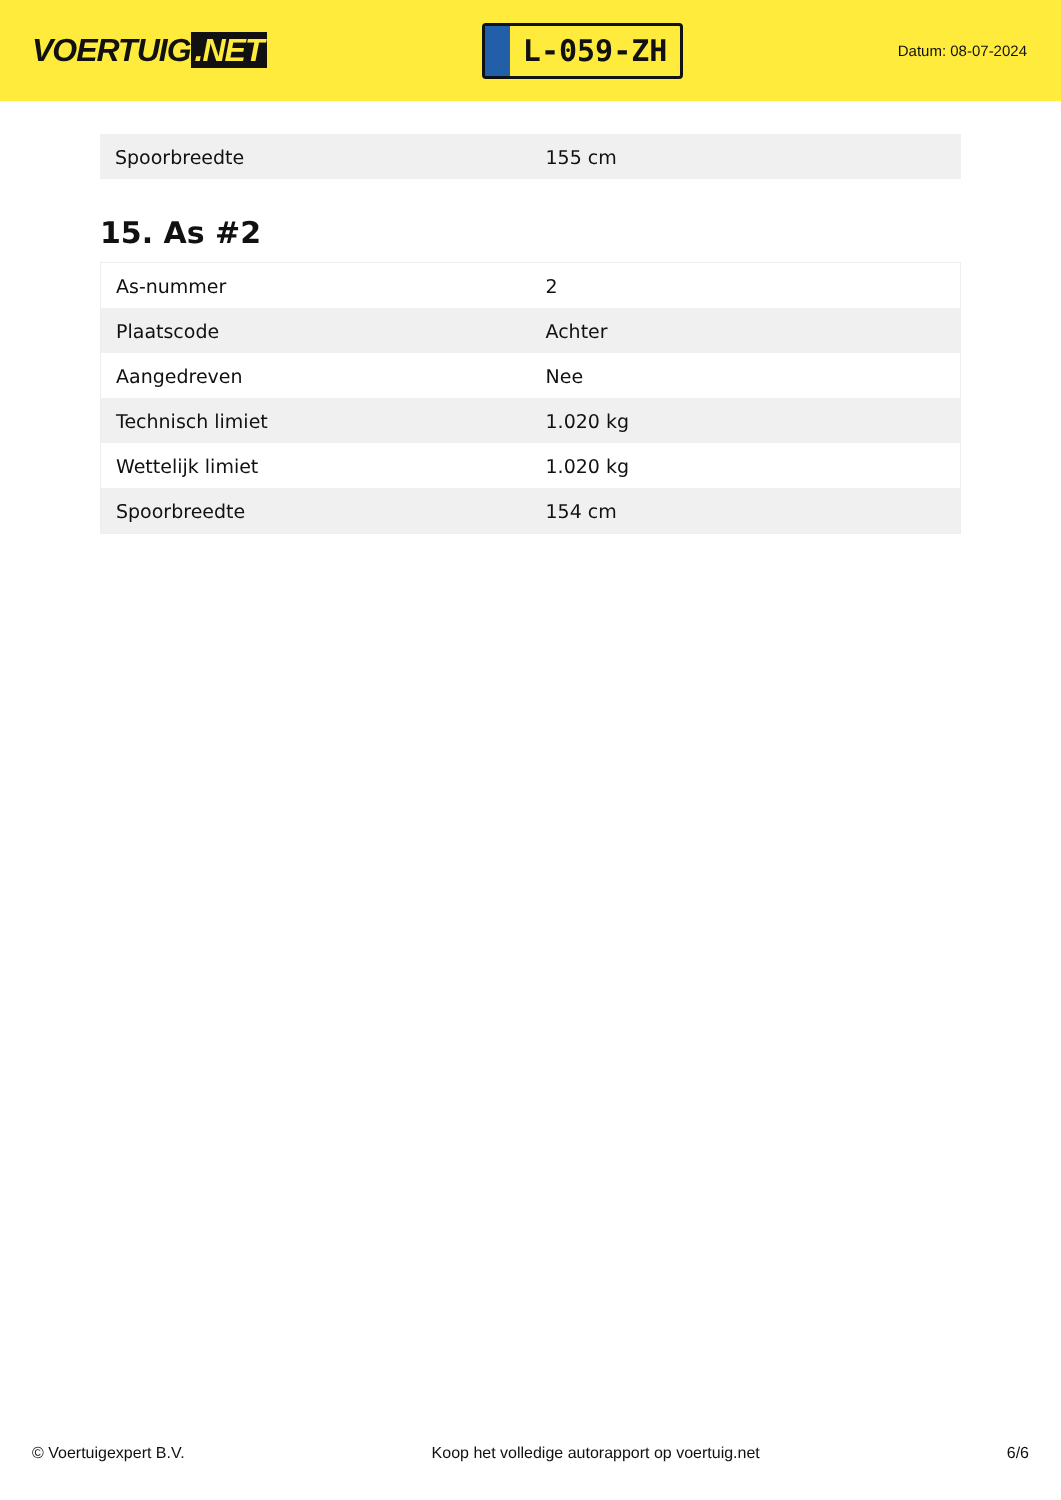VOERTUIG.NET
L-059-ZH
Datum: 08-07-2024
| Spoorbreedte | 155 cm |
15. As #2
| As-nummer | 2 |
| Plaatscode | Achter |
| Aangedreven | Nee |
| Technisch limiet | 1.020 kg |
| Wettelijk limiet | 1.020 kg |
| Spoorbreedte | 154 cm |
© Voertuigexpert B.V. Koop het volledige autorapport op voertuig.net 6/6